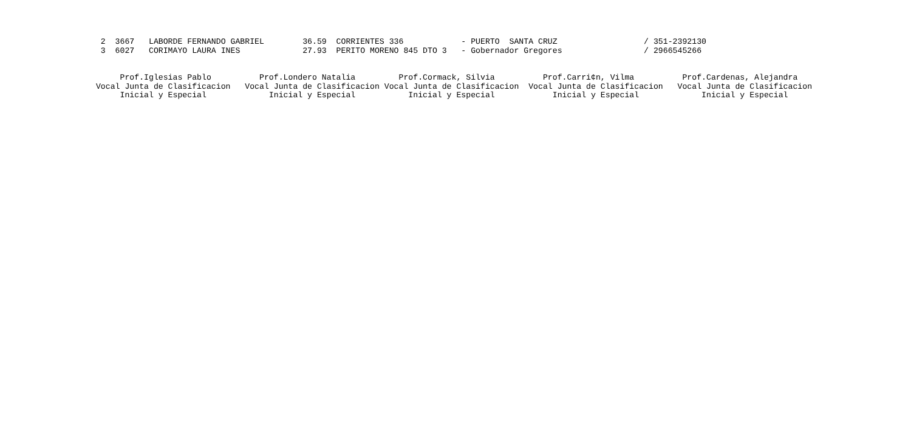2  3667   LABORDE FERNANDO GABRIEL        36.59  CORRIENTES 336            - PUERTO  SANTA CRUZ                  / 351-2392130
  3  6027   CORIMAYO LAURA INES             27.93  PERITO MORENO 845 DTO 3   - Gobernador Gregores                 / 2966545266
      Prof.Iglesias Pablo          Prof.Londero Natalia         Prof.Cormack, Silvia          Prof.Carri¢n, Vilma          Prof.Cardenas, Alejandra
 Vocal Junta de Clasificacion   Vocal Junta de Clasificacion Vocal Junta de Clasificacion  Vocal Junta de Clasificacion   Vocal Junta de Clasificacion
      Inicial y Especial             Inicial y Especial           Inicial y Especial            Inicial y Especial             Inicial y Especial